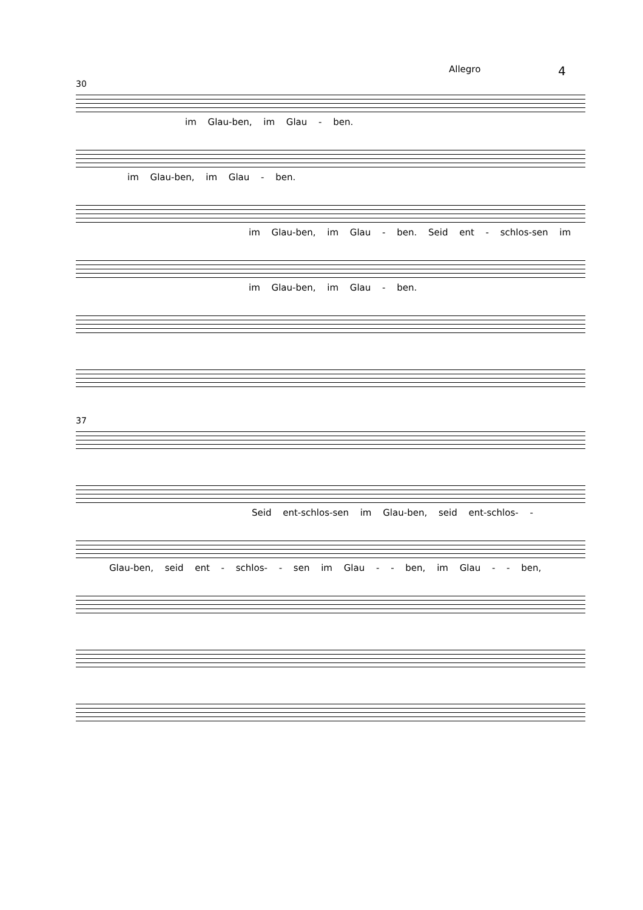Allegro 4
30
im Glau-ben, im Glau - ben.
im Glau-ben, im Glau - ben.
im Glau-ben, im Glau - ben. Seid ent - schlos-sen im
im Glau-ben, im Glau - ben.
37
Seid ent-schlos-sen im Glau-ben, seid ent-schlos- -
Glau-ben, seid ent - schlos- - sen im Glau - - ben, im Glau - - ben,